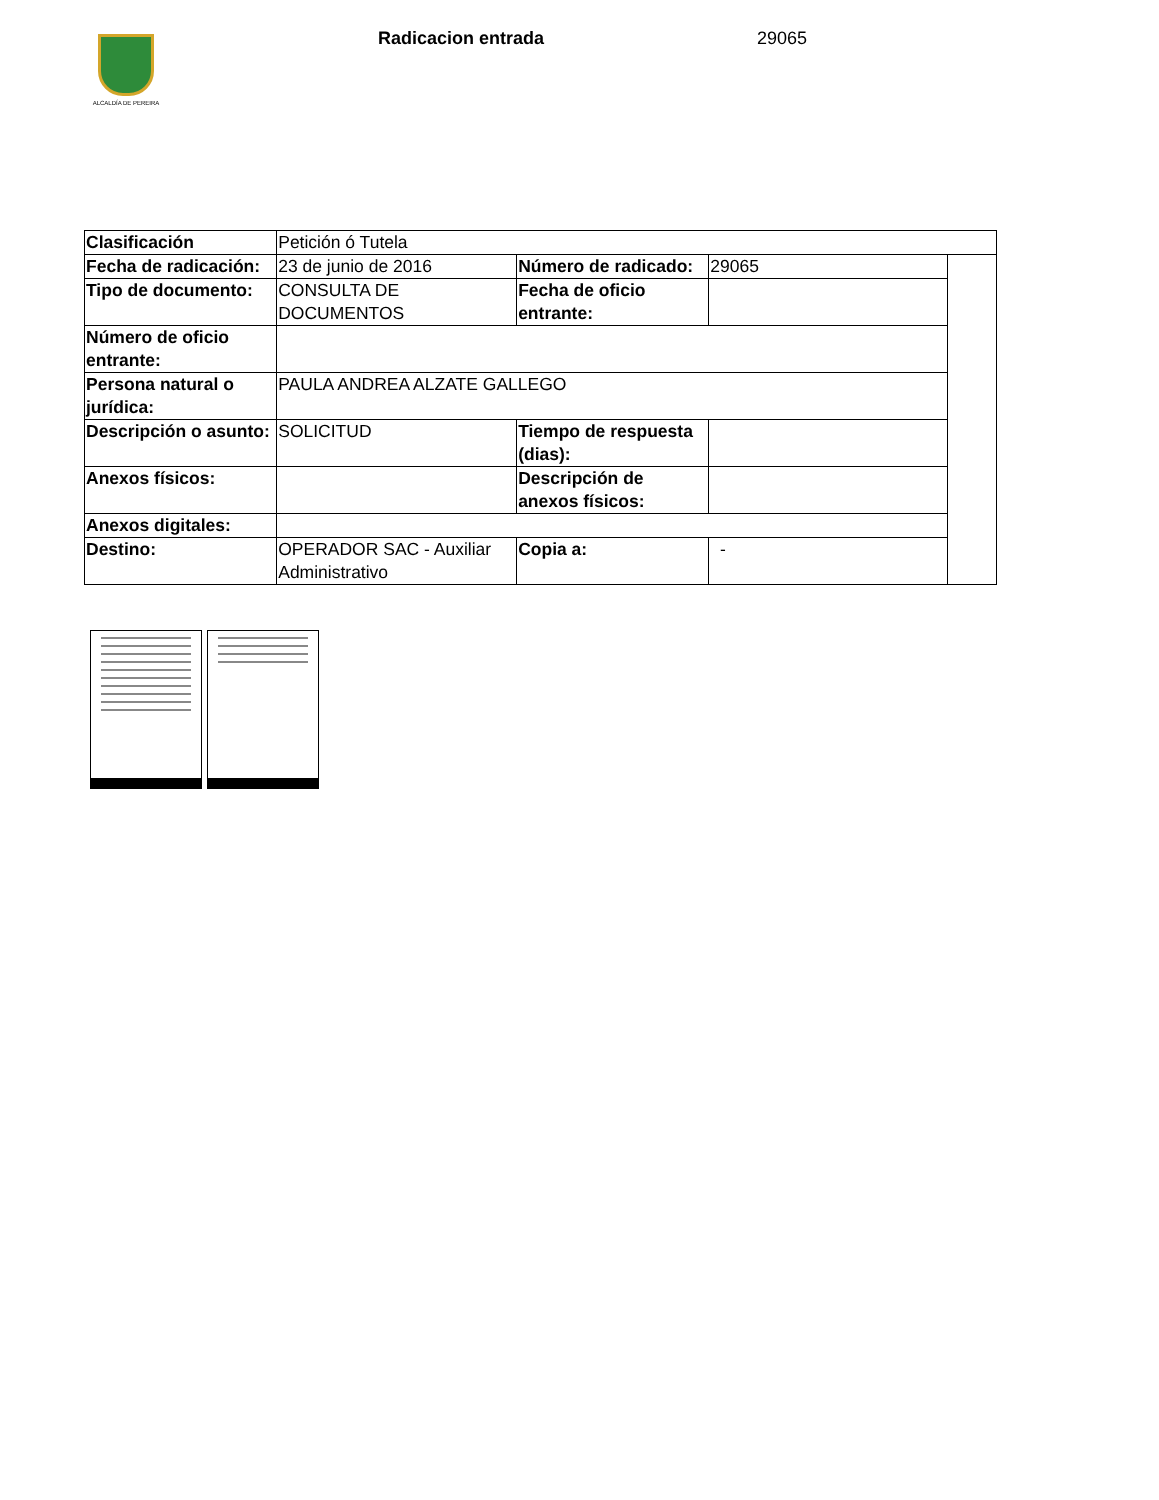ALCALDÍA DE PEREIRA Radicacion entrada 29065
| Clasificación | Petición ó Tutela | | | |
| Fecha de radicación: | 23 de junio de 2016 | Número de radicado: | 29065 | |
| Tipo de documento: | CONSULTA DE DOCUMENTOS | Fecha de oficio entrante: | | |
| Número de oficio entrante: | | | | |
| Persona natural o jurídica: | PAULA ANDREA ALZATE GALLEGO | | | |
| Descripción o asunto: | SOLICITUD | Tiempo de respuesta (dias): | | |
| Anexos físicos: | | Descripción de anexos físicos: | | |
| Anexos digitales: | | | | |
| Destino: | OPERADOR SAC - Auxiliar Administrativo | Copia a: | - | |